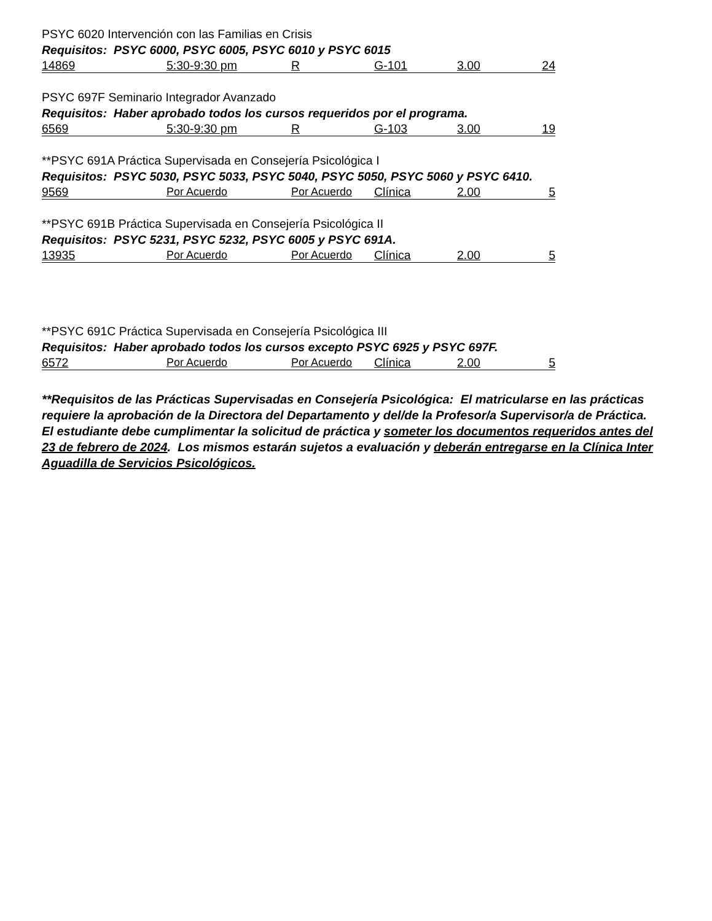PSYC 6020 Intervención con las Familias en Crisis
Requisitos: PSYC 6000, PSYC 6005, PSYC 6010 y PSYC 6015
| 14869 | 5:30-9:30 pm | R | G-101 | 3.00 | 24 |
PSYC 697F Seminario Integrador Avanzado
Requisitos: Haber aprobado todos los cursos requeridos por el programa.
| 6569 | 5:30-9:30 pm | R | G-103 | 3.00 | 19 |
**PSYC 691A Práctica Supervisada en Consejería Psicológica I
Requisitos: PSYC 5030, PSYC 5033, PSYC 5040, PSYC 5050, PSYC 5060 y PSYC 6410.
| 9569 | Por Acuerdo | Por Acuerdo | Clínica | 2.00 | 5 |
**PSYC 691B Práctica Supervisada en Consejería Psicológica II
Requisitos: PSYC 5231, PSYC 5232, PSYC 6005 y PSYC 691A.
| 13935 | Por Acuerdo | Por Acuerdo | Clínica | 2.00 | 5 |
**PSYC 691C Práctica Supervisada en Consejería Psicológica III
Requisitos: Haber aprobado todos los cursos excepto PSYC 6925 y PSYC 697F.
| 6572 | Por Acuerdo | Por Acuerdo | Clínica | 2.00 | 5 |
**Requisitos de las Prácticas Supervisadas en Consejería Psicológica: El matricularse en las prácticas requiere la aprobación de la Directora del Departamento y del/de la Profesor/a Supervisor/a de Práctica. El estudiante debe cumplimentar la solicitud de práctica y someter los documentos requeridos antes del 23 de febrero de 2024. Los mismos estarán sujetos a evaluación y deberán entregarse en la Clínica Inter Aguadilla de Servicios Psicológicos.